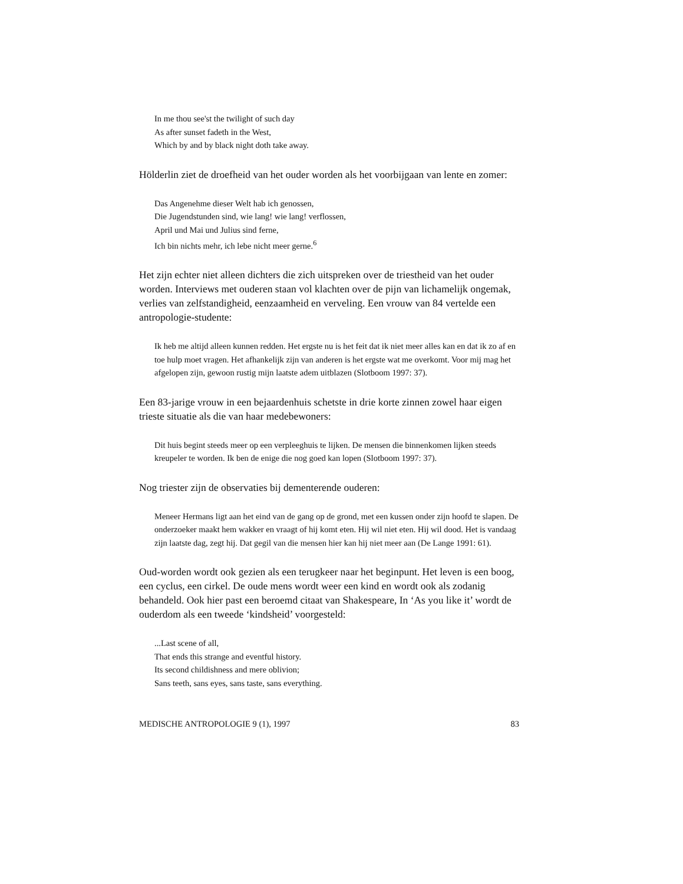In me thou see'st the twilight of such day
As after sunset fadeth in the West,
Which by and by black night doth take away.
Hölderlin ziet de droefheid van het ouder worden als het voorbijgaan van lente en zomer:
Das Angenehme dieser Welt hab ich genossen,
Die Jugendstunden sind, wie lang! wie lang! verflossen,
April und Mai und Julius sind ferne,
Ich bin nichts mehr, ich lebe nicht meer gerne.<sup>6</sup>
Het zijn echter niet alleen dichters die zich uitspreken over de triestheid van het ouder worden. Interviews met ouderen staan vol klachten over de pijn van lichamelijk ongemak, verlies van zelfstandigheid, eenzaamheid en verveling. Een vrouw van 84 vertelde een antropologie-studente:
Ik heb me altijd alleen kunnen redden. Het ergste nu is het feit dat ik niet meer alles kan en dat ik zo af en toe hulp moet vragen. Het afhankelijk zijn van anderen is het ergste wat me overkomt. Voor mij mag het afgelopen zijn, gewoon rustig mijn laatste adem uitblazen (Slotboom 1997: 37).
Een 83-jarige vrouw in een bejaardenhuis schetste in drie korte zinnen zowel haar eigen trieste situatie als die van haar medebewoners:
Dit huis begint steeds meer op een verpleeghuis te lijken. De mensen die binnenkomen lijken steeds kreupeler te worden. Ik ben de enige die nog goed kan lopen (Slotboom 1997: 37).
Nog triester zijn de observaties bij dementerende ouderen:
Meneer Hermans ligt aan het eind van de gang op de grond, met een kussen onder zijn hoofd te slapen. De onderzoeker maakt hem wakker en vraagt of hij komt eten. Hij wil niet eten. Hij wil dood. Het is vandaag zijn laatste dag, zegt hij. Dat gegil van die mensen hier kan hij niet meer aan (De Lange 1991: 61).
Oud-worden wordt ook gezien als een terugkeer naar het beginpunt. Het leven is een boog, een cyclus, een cirkel. De oude mens wordt weer een kind en wordt ook als zodanig behandeld. Ook hier past een beroemd citaat van Shakespeare, In ‘As you like it’ wordt de ouderdom als een tweede ‘kindsheid’ voorgesteld:
...Last scene of all,
That ends this strange and eventful history.
Its second childishness and mere oblivion;
Sans teeth, sans eyes, sans taste, sans everything.
MEDISCHE ANTROPOLOGIE 9 (1), 1997 83